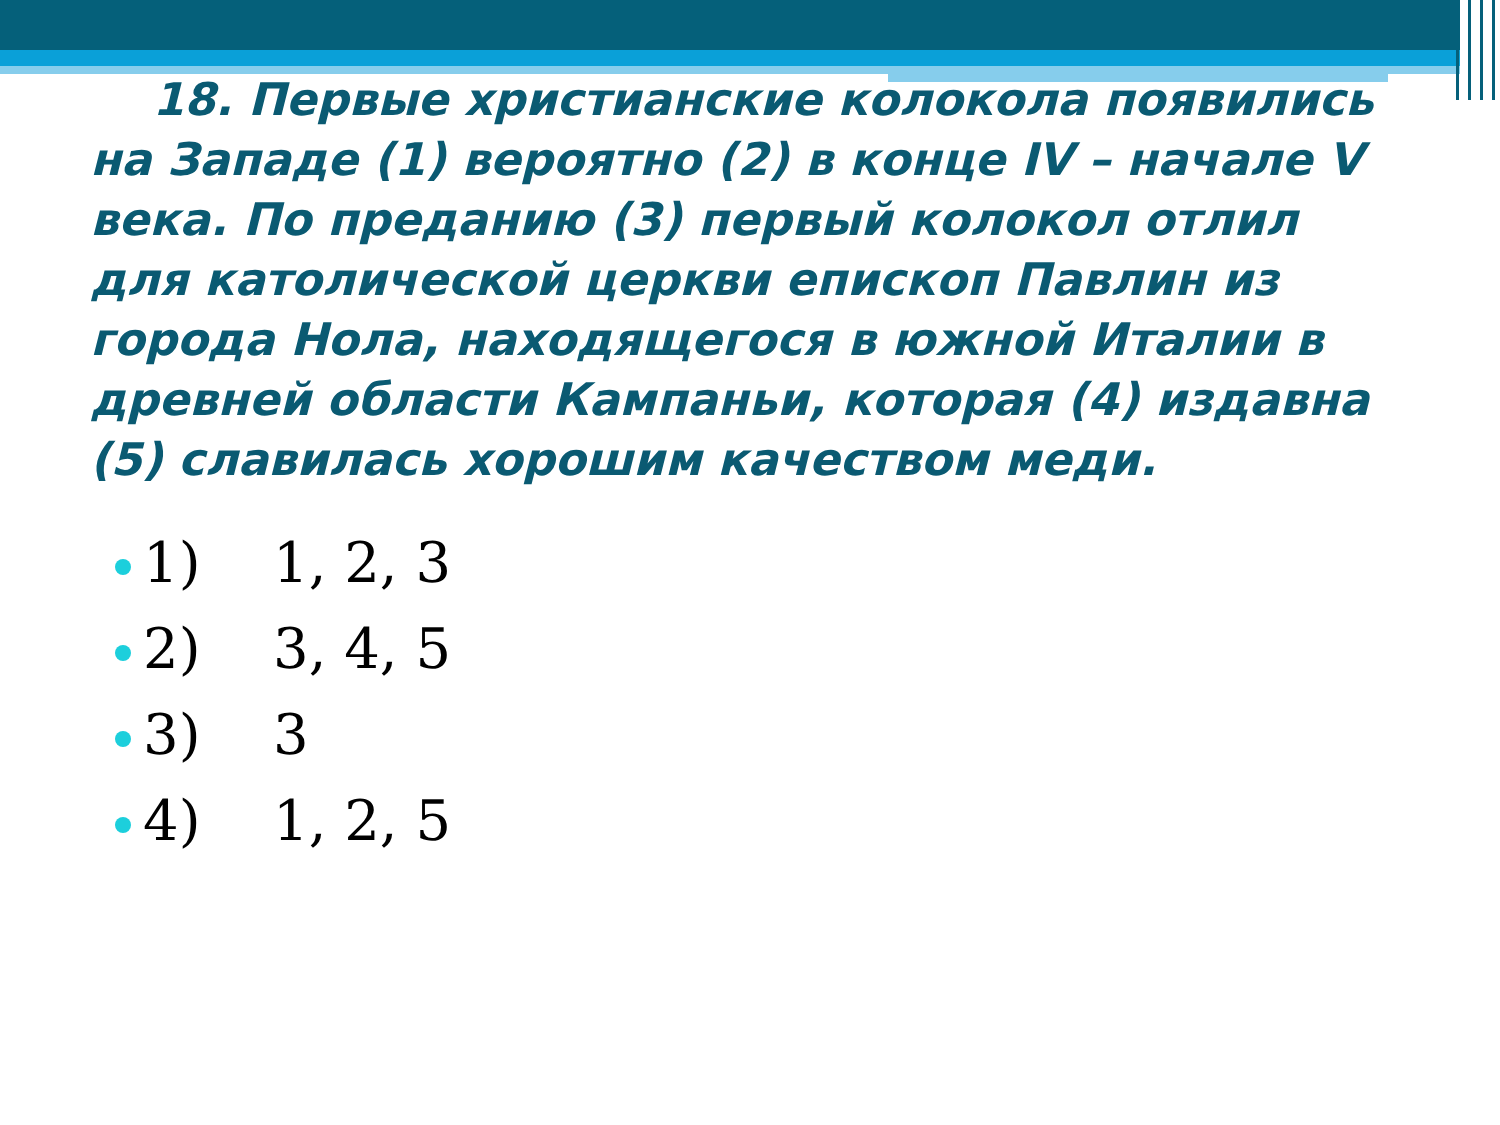18. Первые христианские колокола появились на Западе (1) вероятно (2) в конце IV – начале V века. По преданию (3) первый колокол отлил для католической церкви епископ Павлин из города Нола, находящегося в южной Италии в древней области Кампаньи, которая (4) издавна (5) славилась хорошим качеством меди.
1) 1, 2, 3
2) 3, 4, 5
3) 3
4) 1, 2, 5